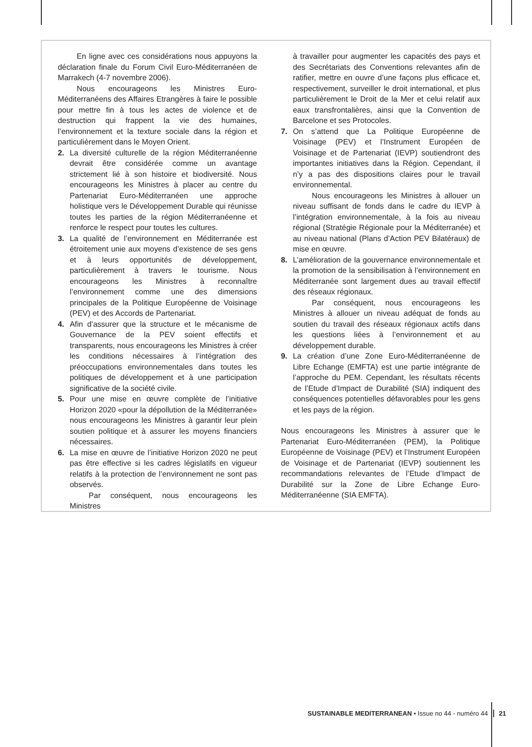En ligne avec ces considérations nous appuyons la déclaration finale du Forum Civil Euro-Méditerranéen de Marrakech (4-7 novembre 2006).
Nous encourageons les Ministres Euro-Méditerranéens des Affaires Etrangères à faire le possible pour mettre fin à tous les actes de violence et de destruction qui frappent la vie des humaines, l’environnement et la texture sociale dans la région et particulièrement dans le Moyen Orient.
2. La diversité culturelle de la région Méditerranéenne devrait être considérée comme un avantage strictement lié à son histoire et biodiversité. Nous encourageons les Ministres à placer au centre du Partenariat Euro-Méditerranéen une approche holistique vers le Développement Durable qui réunisse toutes les parties de la région Méditerranéenne et renforce le respect pour toutes les cultures.
3. La qualité de l’environnement en Méditerranée est étroitement unie aux moyens d’existence de ses gens et à leurs opportunités de développement, particulièrement à travers le tourisme. Nous encourageons les Ministres à reconnaître l’environnement comme une des dimensions principales de la Politique Européenne de Voisinage (PEV) et des Accords de Partenariat.
4. Afin d’assurer que la structure et le mécanisme de Gouvernance de la PEV soient effectifs et transparents, nous encourageons les Ministres à créer les conditions nécessaires à l’intégration des préoccupations environnementales dans toutes les politiques de développement et à une participation significative de la société civile.
5. Pour une mise en œuvre complète de l’initiative Horizon 2020 «pour la dépollution de la Méditerranée» nous encourageons les Ministres à garantir leur plein soutien politique et à assurer les moyens financiers nécessaires.
6. La mise en œuvre de l’initiative Horizon 2020 ne peut pas être effective si les cadres législatifs en vigueur relatifs à la protection de l’environnement ne sont pas observés.
Par conséquent, nous encourageons les Ministres
à travailler pour augmenter les capacités des pays et des Secrétariats des Conventions relevantes afin de ratifier, mettre en ouvre d’une façons plus efficace et, respectivement, surveiller le droit international, et plus particulièrement le Droit de la Mer et celui relatif aux eaux transfrontalières, ainsi que la Convention de Barcelone et ses Protocoles.
7. On s’attend que La Politique Européenne de Voisinage (PEV) et l’Instrument Européen de Voisinage et de Partenariat (IEVP) soutiendront des importantes initiatives dans la Région. Cependant, il n’y a pas des dispositions claires pour le travail environnemental.
Nous encourageons les Ministres à allouer un niveau suffisant de fonds dans le cadre du IEVP à l’intégration environnementale, à la fois au niveau régional (Stratégie Régionale pour la Méditerranée) et au niveau national (Plans d’Action PEV Bilatéraux) de mise en œuvre.
8. L’amélioration de la gouvernance environnementale et la promotion de la sensibilisation à l’environnement en Méditerranée sont largement dues au travail effectif des réseaux régionaux.
Par conséquent, nous encourageons les Ministres à allouer un niveau adéquat de fonds au soutien du travail des réseaux régionaux actifs dans les questions liées à l’environnement et au développement durable.
9. La création d’une Zone Euro-Méditerranéenne de Libre Echange (EMFTA) est une partie intégrante de l’approche du PEM. Cependant, les résultats récents de l’Etude d’Impact de Durabilité (SIA) indiquent des conséquences potentielles défavorables pour les gens et les pays de la région.
Nous encourageons les Ministres à assurer que le Partenariat Euro-Méditerranéen (PEM), la Politique Européenne de Voisinage (PEV) et l’Instrument Européen de Voisinage et de Partenariat (IEVP) soutiennent les recommandations relevantes de l’Etude d’Impact de Durabilité sur la Zone de Libre Echange Euro- Méditerranéenne (SIA EMFTA).
SUSTAINABLE MEDITERRANEAN • Issue no 44 - numéro 44 21